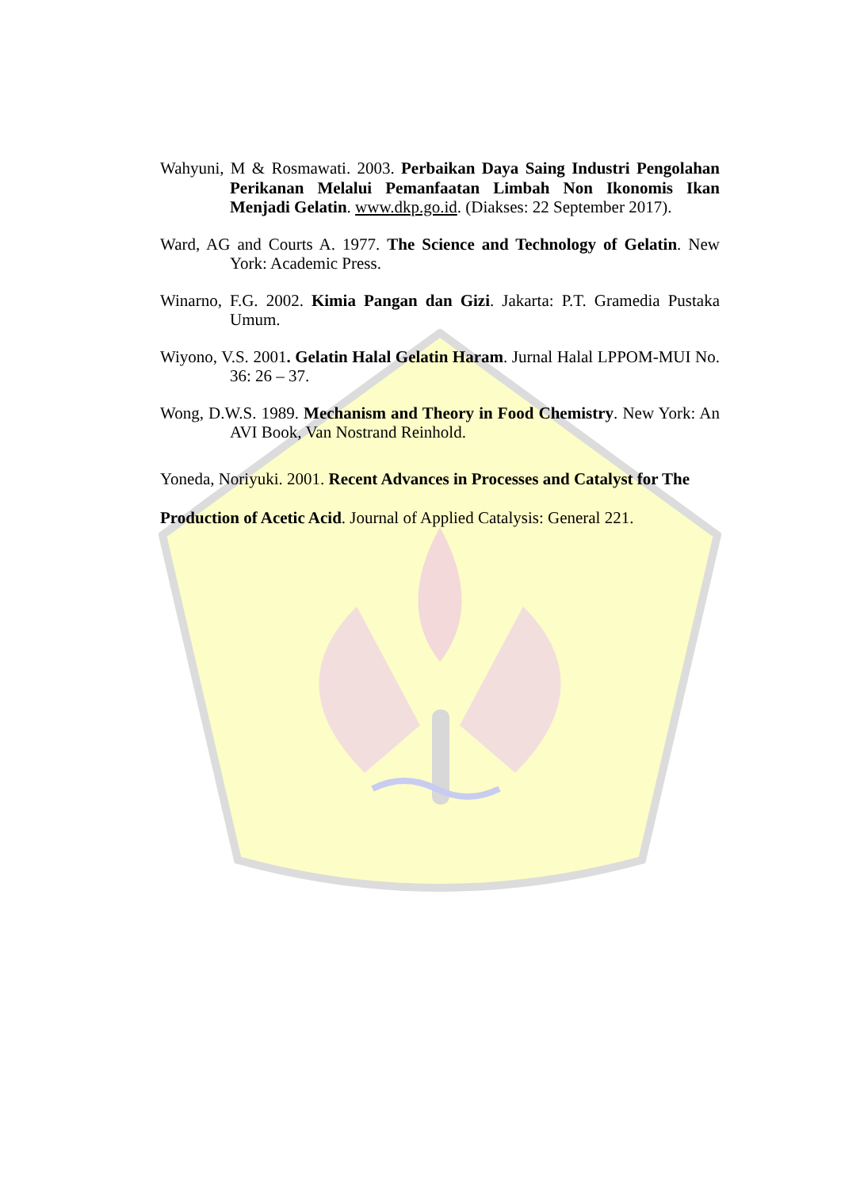Wahyuni, M & Rosmawati. 2003. Perbaikan Daya Saing Industri Pengolahan Perikanan Melalui Pemanfaatan Limbah Non Ikonomis Ikan Menjadi Gelatin. www.dkp.go.id. (Diakses: 22 September 2017).
Ward, AG and Courts A. 1977. The Science and Technology of Gelatin. New York: Academic Press.
Winarno, F.G. 2002. Kimia Pangan dan Gizi. Jakarta: P.T. Gramedia Pustaka Umum.
Wiyono, V.S. 2001. Gelatin Halal Gelatin Haram. Jurnal Halal LPPOM-MUI No. 36: 26 – 37.
Wong, D.W.S. 1989. Mechanism and Theory in Food Chemistry. New York: An AVI Book, Van Nostrand Reinhold.
Yoneda, Noriyuki. 2001. Recent Advances in Processes and Catalyst for The Production of Acetic Acid. Journal of Applied Catalysis: General 221.